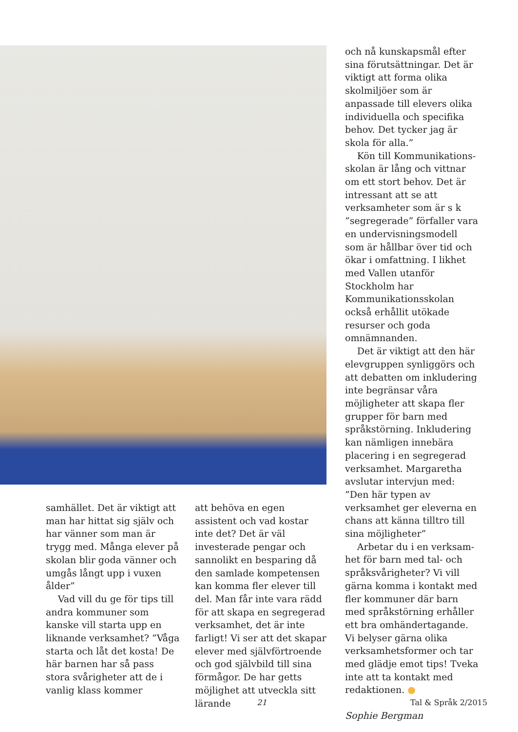och nå kunskapsmål efter sina förutsättningar. Det är viktigt att forma olika skolmiljöer som är anpassade till elevers olika individuella och specifika behov. Det tycker jag är skola för alla.”
Kön till Kommunikations­skolan är lång och vittnar om ett stort behov. Det är intres­sant att se att verksamheter som är s k ”segregerade” för­faller vara en undervisnings­modell som är hållbar över tid och ökar i omfattning. I likhet med Vallen utanför Stockholm har Kommunikationsskolan också erhållit utökade resurser och goda omnämnanden.
Det är viktigt att den här elevgruppen synliggörs och att debatten om inkludering inte begränsar våra möjligheter att skapa fler grupper för barn med språkstörning. Inklude­ring kan nämligen innebära placering i en segregerad verk­samhet. Margaretha avslutar intervjun med: ”Den här typen av verksamhet ger eleverna en chans att känna tilltro till sina möjligheter”
Arbetar du i en verksam­het för barn med tal- och språksvårigheter? Vi vill gärna komma i kontakt med fler kommuner där barn med språkstörning erhåller ett bra omhändertagande. Vi belyser gärna olika verksamhetsformer och tar med glädje emot tips! Tveka inte att ta kontakt med redaktionen. ●
Sophie Bergman
samhället. Det är viktigt att man har hittat sig själv och har vänner som man är trygg med. Många elever på skolan blir goda vänner och umgås långt upp i vuxen ålder”
Vad vill du ge för tips till andra kommuner som kanske vill starta upp en liknande verksamhet? ”Våga starta och låt det kosta! De här barnen har så pass stora svårigheter att de i vanlig klass kommer
att behöva en egen assistent och vad kostar inte det? Det är väl investerade pengar och sannolikt en besparing då den samlade kompetensen kan komma fler elever till del. Man får inte vara rädd för att skapa en segregerad verksamhet, det är inte farligt! Vi ser att det skapar elever med självförtro­ende och god självbild till sina förmågor. De har getts möjlig­het att utveckla sitt lärande
21 Tal & Språk 2/2015